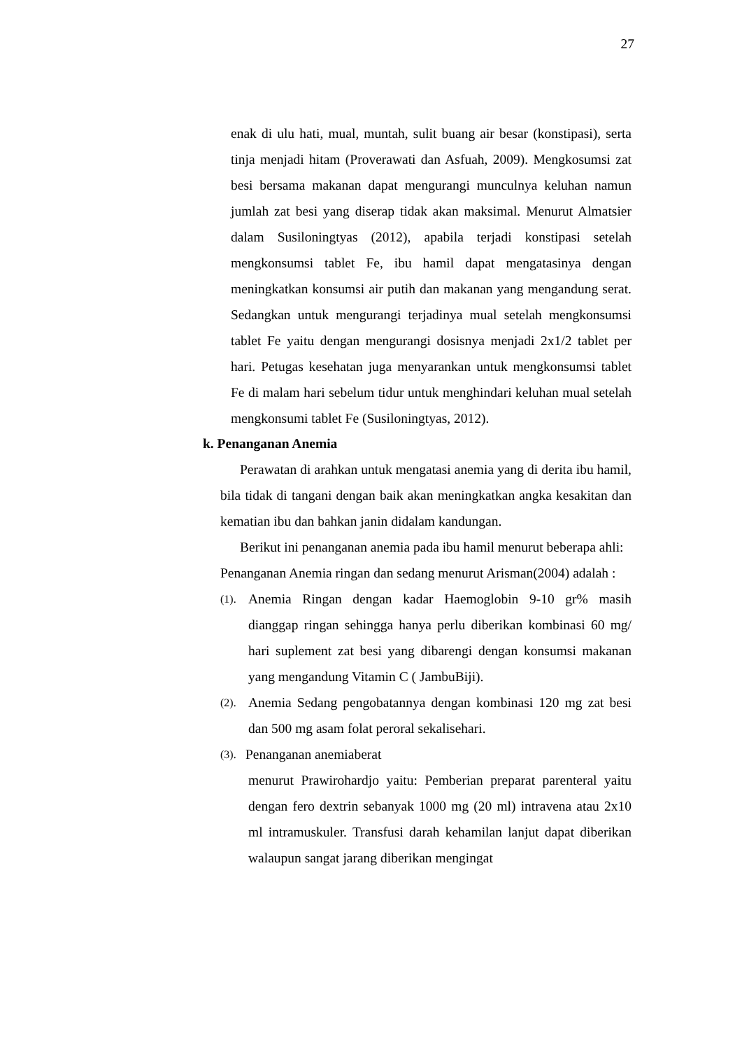27
enak di ulu hati, mual, muntah, sulit buang air besar (konstipasi), serta tinja menjadi hitam (Proverawati dan Asfuah, 2009). Mengkosumsi zat besi bersama makanan dapat mengurangi munculnya keluhan namun jumlah zat besi yang diserap tidak akan maksimal. Menurut Almatsier dalam Susiloningtyas (2012), apabila terjadi konstipasi setelah mengkonsumsi tablet Fe, ibu hamil dapat mengatasinya dengan meningkatkan konsumsi air putih dan makanan yang mengandung serat. Sedangkan untuk mengurangi terjadinya mual setelah mengkonsumsi tablet Fe yaitu dengan mengurangi dosisnya menjadi 2x1/2 tablet per hari. Petugas kesehatan juga menyarankan untuk mengkonsumsi tablet Fe di malam hari sebelum tidur untuk menghindari keluhan mual setelah mengkonsumi tablet Fe (Susiloningtyas, 2012).
k. Penanganan Anemia
Perawatan di arahkan untuk mengatasi anemia yang di derita ibu hamil, bila tidak di tangani dengan baik akan meningkatkan angka kesakitan dan kematian ibu dan bahkan janin didalam kandungan.
Berikut ini penanganan anemia pada ibu hamil menurut beberapa ahli:
Penanganan Anemia ringan dan sedang menurut Arisman(2004) adalah :
(1).
Anemia Ringan dengan kadar Haemoglobin 9-10 gr% masih dianggap ringan sehingga hanya perlu diberikan kombinasi 60 mg/ hari suplement zat besi yang dibarengi dengan konsumsi makanan yang mengandung Vitamin C ( JambuBiji).
(2).
Anemia Sedang pengobatannya dengan kombinasi 120 mg zat besi dan 500 mg asam folat peroral sekalisehari.
(3).
Penanganan anemiaberat
menurut Prawirohardjo yaitu: Pemberian preparat parenteral yaitu dengan fero dextrin sebanyak 1000 mg (20 ml) intravena atau 2x10 ml intramuskuler. Transfusi darah kehamilan lanjut dapat diberikan walaupun sangat jarang diberikan mengingat